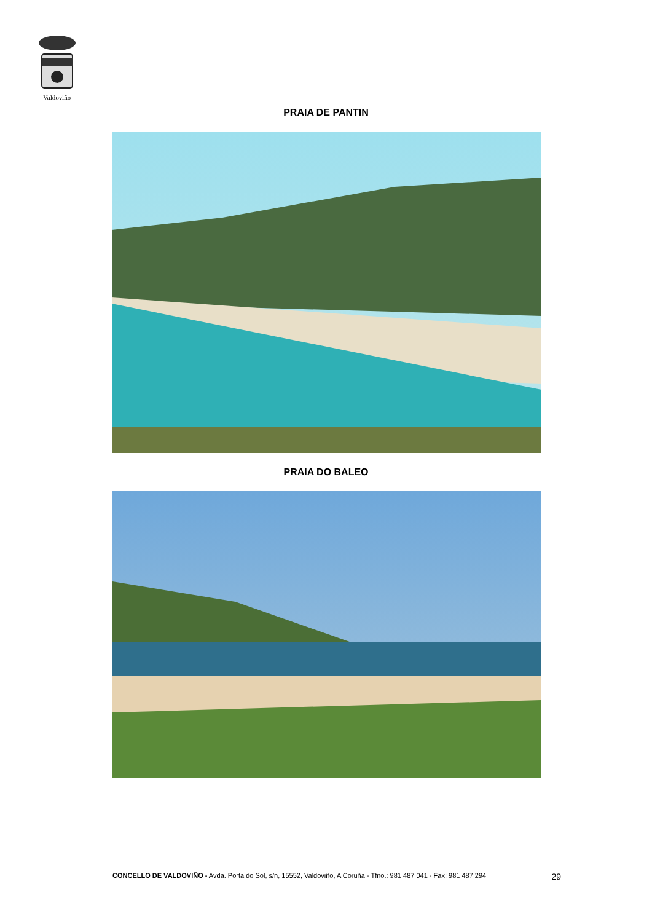Valdoviño
PRAIA DE PANTIN
PRAIA DO BALEO
CONCELLO DE VALDOVIÑO - Avda. Porta do Sol, s/n, 15552, Valdoviño, A Coruña - Tfno.: 981 487 041 - Fax: 981 487 294 29